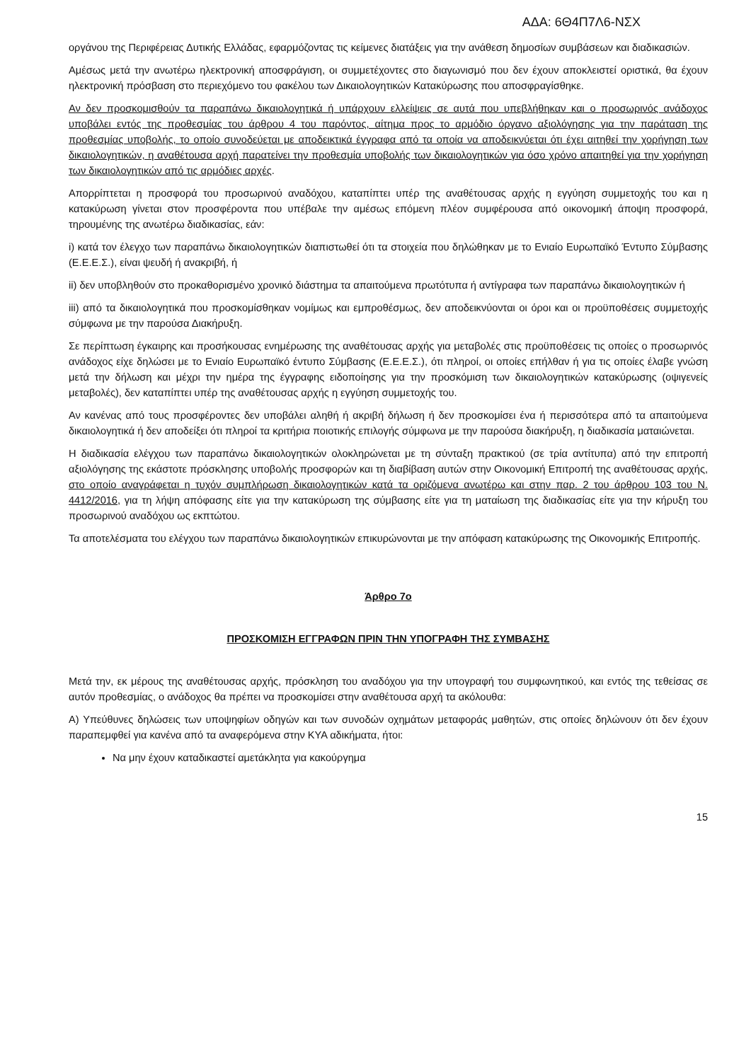ΑΔΑ: 6Θ4Π7Λ6-ΝΣΧ
οργάνου της Περιφέρειας Δυτικής Ελλάδας, εφαρμόζοντας τις κείμενες διατάξεις για την ανάθεση δημοσίων συμβάσεων και διαδικασιών.
Αμέσως μετά την ανωτέρω ηλεκτρονική αποσφράγιση, οι συμμετέχοντες στο διαγωνισμό που δεν έχουν αποκλειστεί οριστικά, θα έχουν ηλεκτρονική πρόσβαση στο περιεχόμενο του φακέλου των Δικαιολογητικών Κατακύρωσης που αποσφραγίσθηκε.
Αν δεν προσκομισθούν τα παραπάνω δικαιολογητικά ή υπάρχουν ελλείψεις σε αυτά που υπεβλήθηκαν και ο προσωρινός ανάδοχος υποβάλει εντός της προθεσμίας του άρθρου 4 του παρόντος, αίτημα προς το αρμόδιο όργανο αξιολόγησης για την παράταση της προθεσμίας υποβολής, το οποίο συνοδεύεται με αποδεικτικά έγγραφα από τα οποία να αποδεικνύεται ότι έχει αιτηθεί την χορήγηση των δικαιολογητικών, η αναθέτουσα αρχή παρατείνει την προθεσμία υποβολής των δικαιολογητικών για όσο χρόνο απαιτηθεί για την χορήγηση των δικαιολογητικών από τις αρμόδιες αρχές.
Απορρίπτεται η προσφορά του προσωρινού αναδόχου, καταπίπτει υπέρ της αναθέτουσας αρχής η εγγύηση συμμετοχής του και η κατακύρωση γίνεται στον προσφέροντα που υπέβαλε την αμέσως επόμενη πλέον συμφέρουσα από οικονομική άποψη προσφορά, τηρουμένης της ανωτέρω διαδικασίας, εάν:
i) κατά τον έλεγχο των παραπάνω δικαιολογητικών διαπιστωθεί ότι τα στοιχεία που δηλώθηκαν με το Ενιαίο Ευρωπαϊκό Έντυπο Σύμβασης (Ε.Ε.Ε.Σ.), είναι ψευδή ή ανακριβή, ή
ii) δεν υποβληθούν στο προκαθορισμένο χρονικό διάστημα τα απαιτούμενα πρωτότυπα ή αντίγραφα των παραπάνω δικαιολογητικών ή
iii) από τα δικαιολογητικά που προσκομίσθηκαν νομίμως και εμπροθέσμως, δεν αποδεικνύονται οι όροι και οι προϋποθέσεις συμμετοχής σύμφωνα με την παρούσα Διακήρυξη.
Σε περίπτωση έγκαιρης και προσήκουσας ενημέρωσης της αναθέτουσας αρχής για μεταβολές στις προϋποθέσεις τις οποίες ο προσωρινός ανάδοχος είχε δηλώσει με το Ενιαίο Ευρωπαϊκό έντυπο Σύμβασης (Ε.Ε.Ε.Σ.), ότι πληροί, οι οποίες επήλθαν ή για τις οποίες έλαβε γνώση μετά την δήλωση και μέχρι την ημέρα της έγγραφης ειδοποίησης για την προσκόμιση των δικαιολογητικών κατακύρωσης (οψιγενείς μεταβολές), δεν καταπίπτει υπέρ της αναθέτουσας αρχής η εγγύηση συμμετοχής του.
Αν κανένας από τους προσφέροντες δεν υποβάλει αληθή ή ακριβή δήλωση ή δεν προσκομίσει ένα ή περισσότερα από τα απαιτούμενα δικαιολογητικά ή δεν αποδείξει ότι πληροί τα κριτήρια ποιοτικής επιλογής σύμφωνα με την παρούσα διακήρυξη, η διαδικασία ματαιώνεται.
Η διαδικασία ελέγχου των παραπάνω δικαιολογητικών ολοκληρώνεται με τη σύνταξη πρακτικού (σε τρία αντίτυπα) από την επιτροπή αξιολόγησης της εκάστοτε πρόσκλησης υποβολής προσφορών και τη διαβίβαση αυτών στην Οικονομική Επιτροπή της αναθέτουσας αρχής, στο οποίο αναγράφεται η τυχόν συμπλήρωση δικαιολογητικών κατά τα οριζόμενα ανωτέρω και στην παρ. 2 του άρθρου 103 του Ν. 4412/2016, για τη λήψη απόφασης είτε για την κατακύρωση της σύμβασης είτε για τη ματαίωση της διαδικασίας είτε για την κήρυξη του προσωρινού αναδόχου ως εκπτώτου.
Τα αποτελέσματα του ελέγχου των παραπάνω δικαιολογητικών επικυρώνονται με την απόφαση κατακύρωσης της Οικονομικής Επιτροπής.
Άρθρο 7ο
ΠΡΟΣΚΟΜΙΣΗ ΕΓΓΡΑΦΩΝ ΠΡΙΝ ΤΗΝ ΥΠΟΓΡΑΦΗ ΤΗΣ ΣΥΜΒΑΣΗΣ
Μετά την, εκ μέρους της αναθέτουσας αρχής, πρόσκληση του αναδόχου για την υπογραφή του συμφωνητικού, και εντός της τεθείσας σε αυτόν προθεσμίας, ο ανάδοχος θα πρέπει να προσκομίσει στην αναθέτουσα αρχή τα ακόλουθα:
Α) Υπεύθυνες δηλώσεις των υποψηφίων οδηγών και των συνοδών οχημάτων μεταφοράς μαθητών, στις οποίες δηλώνουν ότι δεν έχουν παραπεμφθεί για κανένα από τα αναφερόμενα στην ΚΥΑ αδικήματα, ήτοι:
Να μην έχουν καταδικαστεί αμετάκλητα για κακούργημα
15